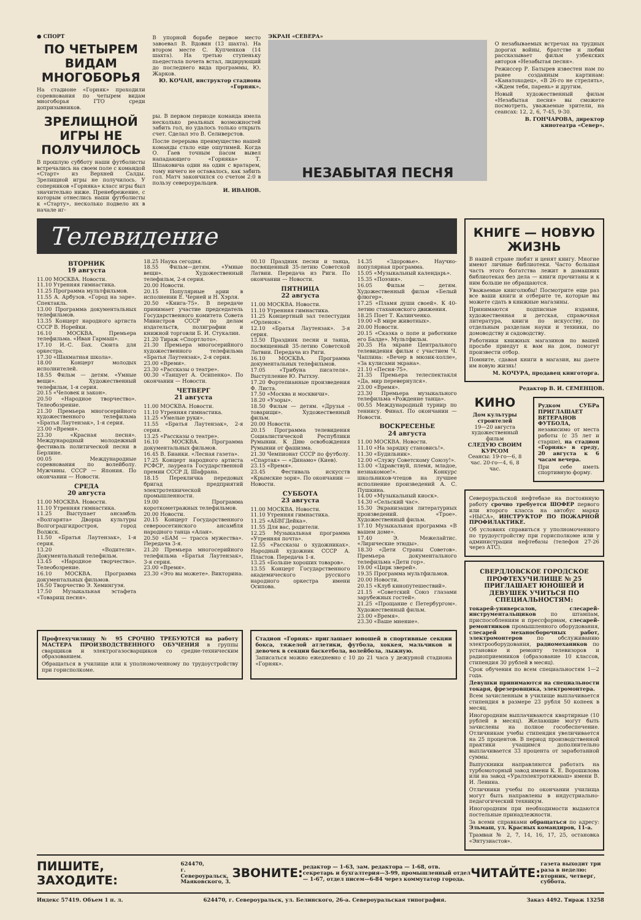● СПОРТ
ПО ЧЕТЫРЕМ ВИДАМ МНОГОБОРЬЯ
На стадионе «Горняк» проходили соревнования по четырем видам многоборья ГТО среди допризывников.
В упорной борьбе первое место завоевал В. Вдовин (13 шахта). На втором месте С. Купченков (14 шахта). На третью ступеньку пьедестала почета встал, лидирующий до последнего вида программы, Ю. Жарков.
Ю. КОЧАН, инструктор стадиона «Горняк».
ЗРЕЛИЩНОЙ ИГРЫ НЕ ПОЛУЧИЛОСЬ
В прошлую субботу наши футболисты встречались на своем поле с командой «Старт» из Верхней Салды. Зрелищной игры не получилось. У соперников «Горняка» класс игры был значительно ниже. Пренебрежение, с которым отнеслись наши футболисты к «Старту», несколько подвело их в начале иг-
ры. В первом периоде команда имела несколько реальных возможностей забить гол, но удалось только открыть счет. Сделал это В. Селиверстов.
После перерыва преимущество нашей команды стало еще ощутимей. Когда О. Гаев точным пасом вывел нападающего «Горняка» Т. Шпаковича один на один с вратарем, тому ничего не оставалось, как забить гол. Матч закончился со счетом 2:0 в пользу североуральцев.
И. ИВАНОВ.
ЭКРАН «СЕВЕРА»
НЕЗАБЫТАЯ ПЕСНЯ
О незабываемых встречах на трудных дорогах войны, братстве и любви рассказывает фильм узбекских авторов «Незабытая песня».
Режиссер Р. Батырев известен нам по ранее созданным картинам: «Канатоходец», «В 26-го не стрелять», «Ждем тебя, парень» и другим.
Новый художественный фильм «Незабытая песня» вы сможете посмотреть, уважаемые зрители, на сеансах: 12, 2, 6, 7-45, 9-30.
В. ГОНЧАРОВА, директор кинотеатра «Север».
Телевидение
ВТОРНИК
19 августа
11.00 МОСКВА. Новости.
11.10 Утренняя гимнастика.
11.25 Программа мультфильмов.
11.55 А. Арбузов. «Город на заре». Спектакль.
13.00 Программа документальных телефильмов.
13.35 Концерт народного артиста СССР В. Норейки.
16.10 МОСКВА. Премьера телефильма. «Иван Гармаш».
17.10 И.-С. Бах. Сюита для оркестра.
17.30 «Шахматная школа».
18.00 Концерт молодых исполнителей.
18.55 Фильм — детям. «Умные вещи». Художественный телефильм, 1-я серия.
20.15 «Человек и закон».
20.50 «Народное творчество». Телеобозрение.
21.30 Премьера многосерийного художественного телефильма «Братья Лаутензак», 1-я серия.
23.00 «Время».
23.30 «Красная песня». Международный молодежный фестиваль политической песни в Берлине.
00.05 Международные соревнования по волейболу. Мужчины. СССР — Япония. По окончании — Новости.
СРЕДА
20 августа
11.00 МОСКВА. Новости.
11.10 Утренняя гимнастика.
11.25 Выступает ансамбль «Волгарята» Дворца культуры Волгоградгидростроя, город Волжск.
11.50 «Братья Лаутензак», 1-я серия.
13.20 «Водители». Документальный телефильм.
13.45 «Народное творчество». Телеобозрение.
16.10 МОСКВА. Программа документальных фильмов.
16.50 Творчество Э. Хемингуэя.
17.50 Музыкальная эстафета «Товарищ песня».
18.25 Наука сегодня.
18.55 Фильм—детям. «Умные вещи». Художественный телефильм, 2-я серия.
20.00 Новости.
20.15 Популярные арии в исполнении Е. Черней и Н. Хэрля.
20.50 «Книга-75». В передаче принимает участие председатель Государственного комитета Совета Министров СССР по делам издательств, полиграфии и книжной торговли Б. И. Стукалин.
21.20 Тираж «Спортлото».
21.30 Премьера многосерийного художественного телефильма «Братья Лаутензак», 2-я серия.
23.00 «Время».
23.30 «Рассказы о театре».
00.30 «Танцует А. Осипенко». По окончании — Новости.
ЧЕТВЕРГ
21 августа
11.00 МОСКВА. Новости.
11.10 Утренняя гимнастика.
11.25 «Умелые руки».
11.55 «Братья Лаутензак», 2-я серия.
13.25 «Рассказы о театре».
16.10 МОСКВА. Программа документальных фильмов.
16.45 В. Бианки. «Лесная газета».
17.25 Концерт народного артиста РСФСР, лауреата Государственной премии СССР Д. Шафрана.
18.15 Перекличка передовых бригад предприятий электротехнической промышленности.
19.00 Программа короткометражных телефильмов.
20.00 Новости.
20.15 Концерт Государственного североосетинского ансамбля народного танца «Алан».
20.50 «БАМ — трасса мужества». Передача 3-я.
21.20 Премьера многосерийного телефильма «Братья Лаутензак», 3-я серия.
23.00 «Время».
23.30 «Это вы можете». Викторина.
00.10 Праздник песни и танца, посвященный 35-летию Советской Латвии. Передача из Риги. По окончании — Новости.
ПЯТНИЦА
22 августа
11.00 МОСКВА. Новости.
11.10 Утренняя гимнастика.
11.25 Концертный зал телестудии «Орленок».
12.10 «Братья Лаутензак». 3-я серия.
13.50 Праздник песни и танца, посвященный 35-летию Советской Латвии. Передача из Риги.
16.10 МОСКВА. Программа документальных телефильмов.
17.05 «Трибуна писателя». Выступление Ю. Рытхэу.
17.20 Фортепианные произведения Ф. Листа.
17.50 «Москва и москвичи».
18.20 «Узоры».
18.50 Фильм — детям. «Друзья - товарищи». Художественный фильм.
20.00 Новости.
20.15 Программа телевидения Социалистической Республики Румынии. К Дню освобождения Румынии от фашизма.
21.30 Чемпионат СССР по футболу. «Спартак» — «Динамо» (Киев).
23.15 «Время».
23.45 Фестиваль искусств «Крымские зори». По окончании — Новости.
СУББОТА
23 августа
11.00 МОСКВА. Новости.
11.10 Утренняя гимнастика.
11.25 «АБВГДейка».
11.55 Для вас, родители.
12.25 Музыкальная программа «Утренняя почта».
12.55 «Рассказы о художниках». Народный художник СССР А. Пластов. Передача 1-я.
13.25 «Больше хороших товаров».
13.55 Концерт Государственного академического русского народного оркестра имени Осипова.
14.35 «Здоровье». Научно-популярная программа.
15.05 «Музыкальный календарь».
15.35 «Поэзия».
16.05 Фильм — детям. Художественный фильм «Белый флюгер».
17.25 «Пламя души своей». К 40-летию стахановского движения.
18.25 Поет Т. Калинченко.
19.00 «В мире животных».
20.00 Новости.
20.15 «Сказка о попе и работнике его Балде». Мультфильм.
20.35 На экране Центрального телевидения фильм с участием Ч. Чаплина: «Вечер в мюзик-холле», «За кулисами экрана».
21.10 «Песня-75».
21.35 Премьера телеспектакля «Да, мир перевернулся».
23.00 «Время».
23.30 Премьера музыкального телефильма «Рождение танца».
00.55 Международный турнир по теннису. Финал. По окончании — Новости.
ВОСКРЕСЕНЬЕ
24 августа
11.00 МОСКВА. Новости.
11.10 «На зарядку становись!».
11.30 «Будильник».
12.00 «Служу Советскому Союзу!».
13.00 «Здравствуй, племя, младое, незнакомое!». Конкурс школьников-чтецов на лучшее исполнение произведений А. С. Пушкина.
14.00 «Музыкальный киоск».
14.30 «Сельский час».
15.30 Экранизация литературных произведений. «Трое». Художественный фильм.
17.10 Музыкальная программа «В вашем доме».
17.40 Э. Межелайтис. «Лирические этюды».
18.30 «Дети Страны Советов». Премьера документального телефильма «Дети гор».
19.00 «Цирк зверей».
19.35 Программа мультфильмов.
20.00 Новости.
20.15 «Клуб кинопутешествий».
21.15 «Советский Союз глазами зарубежных гостей».
21.25 «Прощание с Петербургом». Художественный фильм.
23.00 «Время».
23.30 «Ваше мнение».
Профтехучилищу № 95 СРОЧНО ТРЕБУЮТСЯ на работу МАСТЕРА ПРОИЗВОДСТВЕННОГО ОБУЧЕНИЯ в группы сварщиков и электрогазосварщиков со средне-техническим образованием.
Обращаться в училище или к уполномоченному по трудоустройству при горисполкоме.
Стадион «Горняк» приглашает юношей в спортивные секции бокса, тяжелой атлетики, футбола, хоккея, мальчиков и девочек в секции баскетбола, волейбола, лыжную.
Записаться можно ежедневно с 10 до 21 часа у дежурной стадиона «Горняк».
КНИГЕ — НОВУЮ ЖИЗНЬ
В нашей стране любят и ценят книгу. Многие имеют личные библиотеки. Часто большая часть этого богатства лежит в домашних библиотеках без дела — книги прочитаны и к ним больше не обращаются.
Уважаемые книголюбы! Посмотрите еще раз все ваши книги и отберите те, которые вы можете сдать в книжные магазины.
Принимаются подписные издания, художественная и детская, справочная литература, книги по искусству, по отдельным разделам науки и техники, по домоводству и садоводству.
Работники книжных магазинов по вашей просьбе приедут к вам на дом, помогут произвести отбор.
Помните, сдавая книги в магазин, вы даете им новую жизнь!
М. КОЧУРА, продавец книготорга.
Редактор В. И. СЕМЕНЦОВ.
КИНО
Дом культуры строителей
19—20 августа
художественный фильм
СЛЕДУЮ СВОИМ КУРСОМ
Сеансы: 19-го—6, 8 час. 20-го—4, 6, 8 час.
Рудком СУБРа ПРИГЛАШАЕТ ВЕТЕРАНОВ ФУТБОЛА, независимо от места работы (с 35 лет и старше), на стадион «Горняк» в среду, 20 августа к 6 часам вечера.
При себе иметь спортивную форму.
Североуральской нефтебазе на постоянную работу срочно требуется ШОФЕР первого или второго класса на автобус марки «НЫСА», ИНСТРУКТОР ПО ПОЖАРНОЙ ПРОФИЛАКТИКЕ.
Об условиях справиться у уполномоченного по трудоустройству при горисполкоме или у администрации нефтебазы (телефон 27-26 через АТС).
СВЕРДЛОВСКОЕ ГОРОДСКОЕ ПРОФТЕХУЧИЛИЩЕ № 25 ПРИГЛАШАЕТ ЮНОШЕЙ И ДЕВУШЕК УЧИТЬСЯ ПО СПЕЦИАЛЬНОСТЯМ:
токарей-универсалов, слесарей-инструментальщиков по штампам, приспособлениям и прессформам, слесарей-ремонтников промышленного оборудования, слесарей механосборочных работ, электромонтеров по обслуживанию электрооборудования, радиомехаников по установке и ремонту телевизоров и радиоприемников (образование 10 классов, стипендия 30 рублей в месяц).
Срок обучения по всем специальностям 1—2 года.
Девушки принимаются на специальности токаря, фрезеровщика, электромонтера.
Всем зачисленным в училище выплачивается стипендия в размере 23 рубля 50 копеек в месяц.
Иногородним выплачиваются квартирные (10 рублей в месяц). Желающие могут быть зачислены на полное гособеспечение. Отличникам учебы стипендия увеличивается на 25 процентов. В период производственной практики учащимся дополнительно выплачивается 33 процента от заработанной суммы.
Выпускники направляются работать на турбомоторный завод имени К. Е. Ворошилова или на завод «Уралэлектротяжмаш» имени В. И. Ленина.
Отличники учебы по окончании училища могут быть направлены в индустриально-педагогический техникум.
Иногородним при необходимости выдаются постельные принадлежности.
За всеми справками обращаться по адресу: Эльмаш, ул. Красных командиров, 11-а.
Трамваи № 2, 7, 14, 16, 17, 25, остановка «Энтузиастов».
ПИШИТЕ, ЗАХОДИТЕ: 624470,
г. Североуральск,
Маяковского, 3. ЗВОНИТЕ: редактор — 1-63, зам. редактора — 1-68, отв. секретарь и бухгалтерия—3-99, промышленный отдел — 1-67, отдел писем—6-84 через коммутатор города. ЧИТАЙТЕ: газета выходит три раза в неделю: вторник, четверг, суббота.
Индекс 57419. Объем 1 п. л. 624470, г. Североуральск, ул. Белинского, 26-а. Североуральская типография. Заказ 4492. Тираж 13258